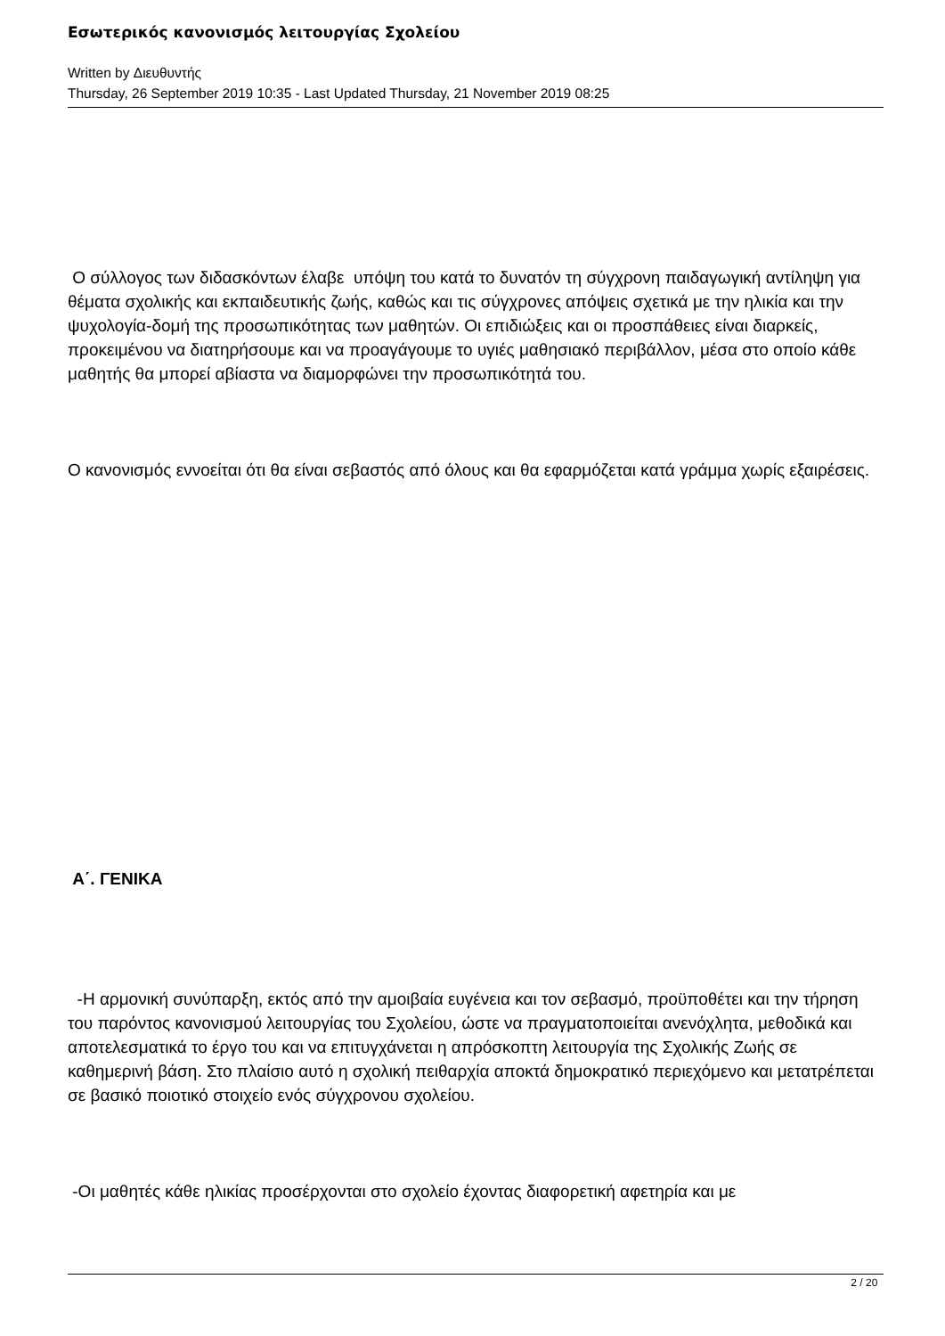Εσωτερικός κανονισμός λειτουργίας Σχολείου
Written by Διευθυντής
Thursday, 26 September 2019 10:35 - Last Updated Thursday, 21 November 2019 08:25
Ο σύλλογος των διδασκόντων έλαβε υπόψη του κατά το δυνατόν τη σύγχρονη παιδαγωγική αντίληψη για θέματα σχολικής και εκπαιδευτικής ζωής, καθώς και τις σύγχρονες απόψεις σχετικά με την ηλικία και την ψυχολογία-δομή της προσωπικότητας των μαθητών. Οι επιδιώξεις και οι προσπάθειες είναι διαρκείς, προκειμένου να διατηρήσουμε και να προαγάγουμε το υγιές μαθησιακό περιβάλλον, μέσα στο οποίο κάθε μαθητής θα μπορεί αβίαστα να διαμορφώνει την προσωπικότητά του.
Ο κανονισμός εννοείται ότι θα είναι σεβαστός από όλους και θα εφαρμόζεται κατά γράμμα χωρίς εξαιρέσεις.
Α΄. ΓΕΝΙΚΑ
-Η αρμονική συνύπαρξη, εκτός από την αμοιβαία ευγένεια και τον σεβασμό, προϋποθέτει και την τήρηση του παρόντος κανονισμού λειτουργίας του Σχολείου, ώστε να πραγματοποιείται ανενόχλητα, μεθοδικά και αποτελεσματικά το έργο του και να επιτυγχάνεται η απρόσκοπτη λειτουργία της Σχολικής Ζωής σε καθημερινή βάση. Στο πλαίσιο αυτό η σχολική πειθαρχία αποκτά δημοκρατικό περιεχόμενο και μετατρέπεται σε βασικό ποιοτικό στοιχείο ενός σύγχρονου σχολείου.
-Οι μαθητές κάθε ηλικίας προσέρχονται στο σχολείο έχοντας διαφορετική αφετηρία και με
2 / 20